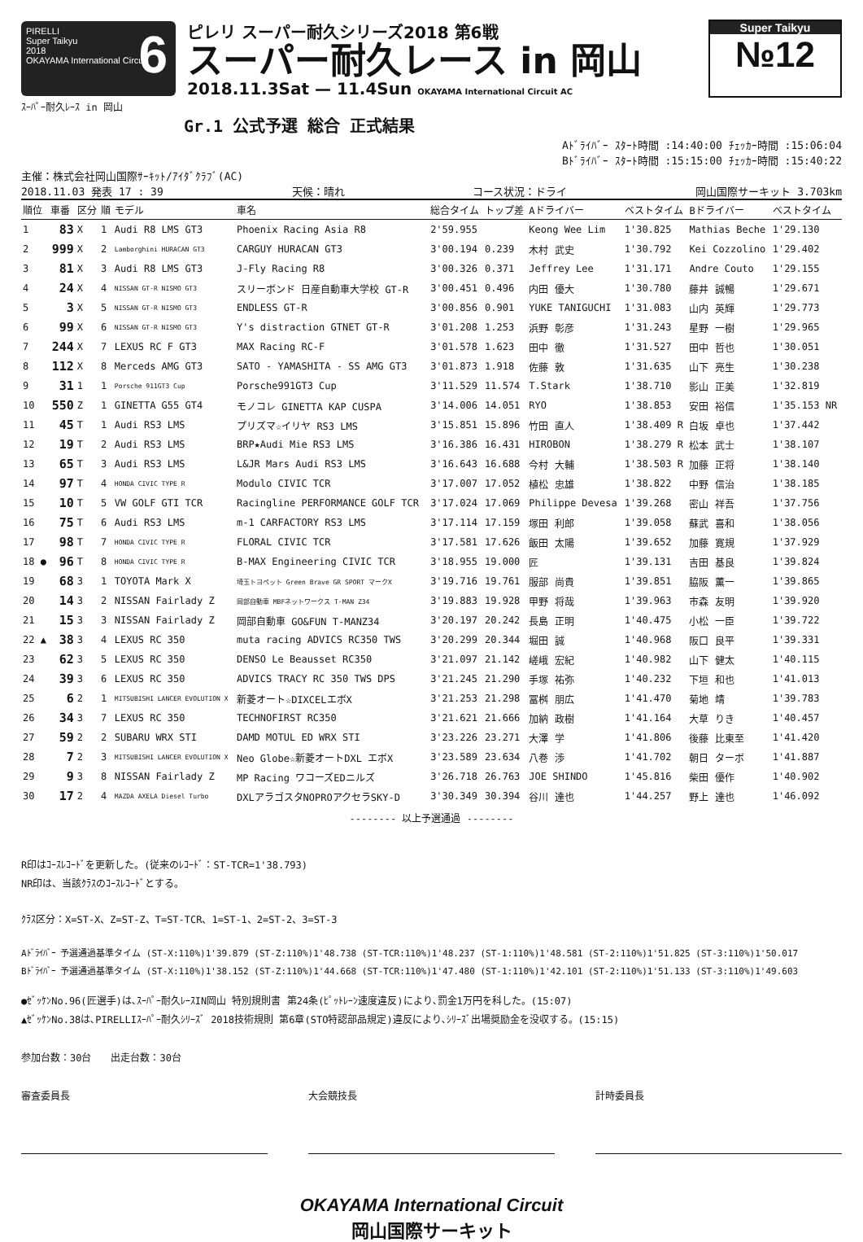PIRELLI
Super Taikyu
2018
OKAYAMA International Circuit
6
ピレリ スーパー耐久シリーズ2018 第6戦
スーパー耐久レース in 岡山
2018.11.3Sat — 11.4Sun OKAYAMA International Circuit AC
Super Taikyu
№12
ｽｰﾊﾟｰ耐久ﾚｰｽ in 岡山
Gr.1 公式予選 総合 正式結果
Aﾄﾞﾗｲﾊﾞｰ ｽﾀｰﾄ時間 :14:40:00 ﾁｪｯｶｰ時間 :15:06:04
Bﾄﾞﾗｲﾊﾞｰ ｽﾀｰﾄ時間 :15:15:00 ﾁｪｯｶｰ時間 :15:40:22
主催：株式会社岡山国際ｻｰｷｯﾄ/ｱｲﾀﾞｸﾗﾌﾞ(AC)
2018.11.03 発表 17 : 39 天候：晴れ コース状況：ドライ 岡山国際サーキット 3.703km
| 順位 | 車番 | 区分 | 順 | モデル | 車名 | 総合タイム | トップ差 | Aドライバー | ベストタイム | Bドライバー | ベストタイム |
| --- | --- | --- | --- | --- | --- | --- | --- | --- | --- | --- | --- |
| 1 | 83 | X | 1 | Audi R8 LMS GT3 | Phoenix Racing Asia R8 | 2'59.955 | | Keong Wee Lim | 1'30.825 | Mathias Beche | 1'29.130 |
| 2 | 999 | X | 2 | Lamborghini HURACAN GT3 | CARGUY HURACAN GT3 | 3'00.194 | 0.239 | 木村 武史 | 1'30.792 | Kei Cozzolino | 1'29.402 |
| 3 | 81 | X | 3 | Audi R8 LMS GT3 | J-Fly Racing R8 | 3'00.326 | 0.371 | Jeffrey Lee | 1'31.171 | Andre Couto | 1'29.155 |
| 4 | 24 | X | 4 | NISSAN GT-R NISMO GT3 | スリーボンド 日産自動車大学校 GT-R | 3'00.451 | 0.496 | 内田 優大 | 1'30.780 | 藤井 誠暢 | 1'29.671 |
| 5 | 3 | X | 5 | NISSAN GT-R NISMO GT3 | ENDLESS GT-R | 3'00.856 | 0.901 | YUKE TANIGUCHI | 1'31.083 | 山内 英輝 | 1'29.773 |
| 6 | 99 | X | 6 | NISSAN GT-R NISMO GT3 | Y's distraction GTNET GT-R | 3'01.208 | 1.253 | 浜野 彰彦 | 1'31.243 | 星野 一樹 | 1'29.965 |
| 7 | 244 | X | 7 | LEXUS RC F GT3 | MAX Racing RC-F | 3'01.578 | 1.623 | 田中 徹 | 1'31.527 | 田中 哲也 | 1'30.051 |
| 8 | 112 | X | 8 | Merceds AMG GT3 | SATO - YAMASHITA - SS AMG GT3 | 3'01.873 | 1.918 | 佐藤 敦 | 1'31.635 | 山下 亮生 | 1'30.238 |
| 9 | 31 | 1 | 1 | Porsche 911GT3 Cup | Porsche991GT3 Cup | 3'11.529 | 11.574 | T.Stark | 1'38.710 | 影山 正美 | 1'32.819 |
| 10 | 550 | Z | 1 | GINETTA G55 GT4 | モノコレ GINETTA KAP CUSPA | 3'14.006 | 14.051 | RYO | 1'38.853 | 安田 裕信 | 1'35.153 NR |
| 11 | 45 | T | 1 | Audi RS3 LMS | プリズマ☆イリヤ RS3 LMS | 3'15.851 | 15.896 | 竹田 直人 | 1'38.409 R | 白坂 卓也 | 1'37.442 |
| 12 | 19 | T | 2 | Audi RS3 LMS | BRP★Audi Mie RS3 LMS | 3'16.386 | 16.431 | HIROBON | 1'38.279 R | 松本 武士 | 1'38.107 |
| 13 | 65 | T | 3 | Audi RS3 LMS | L&JR Mars Audi RS3 LMS | 3'16.643 | 16.688 | 今村 大輔 | 1'38.503 R | 加藤 正将 | 1'38.140 |
| 14 | 97 | T | 4 | HONDA CIVIC TYPE R | Modulo CIVIC TCR | 3'17.007 | 17.052 | 植松 忠雄 | 1'38.822 | 中野 信治 | 1'38.185 |
| 15 | 10 | T | 5 | VW GOLF GTI TCR | Racingline PERFORMANCE GOLF TCR | 3'17.024 | 17.069 | Philippe Devesa | 1'39.268 | 密山 祥吾 | 1'37.756 |
| 16 | 75 | T | 6 | Audi RS3 LMS | m-1 CARFACTORY RS3 LMS | 3'17.114 | 17.159 | 塚田 利郎 | 1'39.058 | 蘇武 喜和 | 1'38.056 |
| 17 | 98 | T | 7 | HONDA CIVIC TYPE R | FLORAL CIVIC TCR | 3'17.581 | 17.626 | 飯田 太陽 | 1'39.652 | 加藤 寛規 | 1'37.929 |
| 18 ● | 96 | T | 8 | HONDA CIVIC TYPE R | B-MAX Engineering CIVIC TCR | 3'18.955 | 19.000 | 匠 | 1'39.131 | 吉田 基良 | 1'39.824 |
| 19 | 68 | 3 | 1 | TOYOTA Mark X | 埼玉トヨペット Green Brave GR SPORT マークX | 3'19.716 | 19.761 | 服部 尚貴 | 1'39.851 | 脇阪 薫一 | 1'39.865 |
| 20 | 14 | 3 | 2 | NISSAN Fairlady Z | 岡部自動車 MBFネットワークス T-MAN Z34 | 3'19.883 | 19.928 | 甲野 将哉 | 1'39.963 | 市森 友明 | 1'39.920 |
| 21 | 15 | 3 | 3 | NISSAN Fairlady Z | 岡部自動車 GO&FUN T-MANZ34 | 3'20.197 | 20.242 | 長島 正明 | 1'40.475 | 小松 一臣 | 1'39.722 |
| 22 ▲ | 38 | 3 | 4 | LEXUS RC 350 | muta racing ADVICS RC350 TWS | 3'20.299 | 20.344 | 堀田 誠 | 1'40.968 | 阪口 良平 | 1'39.331 |
| 23 | 62 | 3 | 5 | LEXUS RC 350 | DENSO Le Beausset RC350 | 3'21.097 | 21.142 | 嵯峨 宏紀 | 1'40.982 | 山下 健太 | 1'40.115 |
| 24 | 39 | 3 | 6 | LEXUS RC 350 | ADVICS TRACY RC 350 TWS DPS | 3'21.245 | 21.290 | 手塚 祐弥 | 1'40.232 | 下垣 和也 | 1'41.013 |
| 25 | 6 | 2 | 1 | MITSUBISHI LANCER EVOLUTION X | 新菱オート☆DIXCELエボX | 3'21.253 | 21.298 | 冨桝 朋広 | 1'41.470 | 菊地 靖 | 1'39.783 |
| 26 | 34 | 3 | 7 | LEXUS RC 350 | TECHNOFIRST RC350 | 3'21.621 | 21.666 | 加納 政樹 | 1'41.164 | 大草 りき | 1'40.457 |
| 27 | 59 | 2 | 2 | SUBARU WRX STI | DAMD MOTUL ED WRX STI | 3'23.226 | 23.271 | 大澤 学 | 1'41.806 | 後藤 比東至 | 1'41.420 |
| 28 | 7 | 2 | 3 | MITSUBISHI LANCER EVOLUTION X | Neo Globe☆新菱オートDXL エボX | 3'23.589 | 23.634 | 八巻 渉 | 1'41.702 | 朝日 ターボ | 1'41.887 |
| 29 | 9 | 3 | 8 | NISSAN Fairlady Z | MP Racing ワコーズEDニルズ | 3'26.718 | 26.763 | JOE SHINDO | 1'45.816 | 柴田 優作 | 1'40.902 |
| 30 | 17 | 2 | 4 | MAZDA AXELA Diesel Turbo | DXLアラゴスタNOPROアクセラSKY-D | 3'30.349 | 30.394 | 谷川 達也 | 1'44.257 | 野上 達也 | 1'46.092 |
-------- 以上予選通過 --------
R印はｺｰｽﾚｺｰﾄﾞを更新した。(従来のﾚｺｰﾄﾞ：ST-TCR=1'38.793)
NR印は、当該ｸﾗｽのｺｰｽﾚｺｰﾄﾞとする。
ｸﾗｽ区分：X=ST-X、Z=ST-Z、T=ST-TCR、1=ST-1、2=ST-2、3=ST-3
Aﾄﾞﾗｲﾊﾞｰ 予選通過基準タイム (ST-X:110%)1'39.879 (ST-Z:110%)1'48.738 (ST-TCR:110%)1'48.237 (ST-1:110%)1'48.581 (ST-2:110%)1'51.825 (ST-3:110%)1'50.017
Bﾄﾞﾗｲﾊﾞｰ 予選通過基準タイム (ST-X:110%)1'38.152 (ST-Z:110%)1'44.668 (ST-TCR:110%)1'47.480 (ST-1:110%)1'42.101 (ST-2:110%)1'51.133 (ST-3:110%)1'49.603
●ｾﾞｯｹﾝNo.96(匠選手)は､ｽｰﾊﾟｰ耐久ﾚｰｽIN岡山 特別規則書 第24条(ﾋﾟｯﾄﾚｰﾝ速度違反)により､罰金1万円を科した。(15:07)
▲ｾﾞｯｹﾝNo.38は､PIRELLIｽｰﾊﾟｰ耐久ｼﾘｰｽﾞ 2018技術規則 第6章(STO特認部品規定)違反により､ｼﾘｰｽﾞ出場奨励金を没収する。(15:15)
参加台数：30台　　出走台数：30台
審査委員長 大会競技長 計時委員長
OKAYAMA International Circuit
岡山国際サーキット